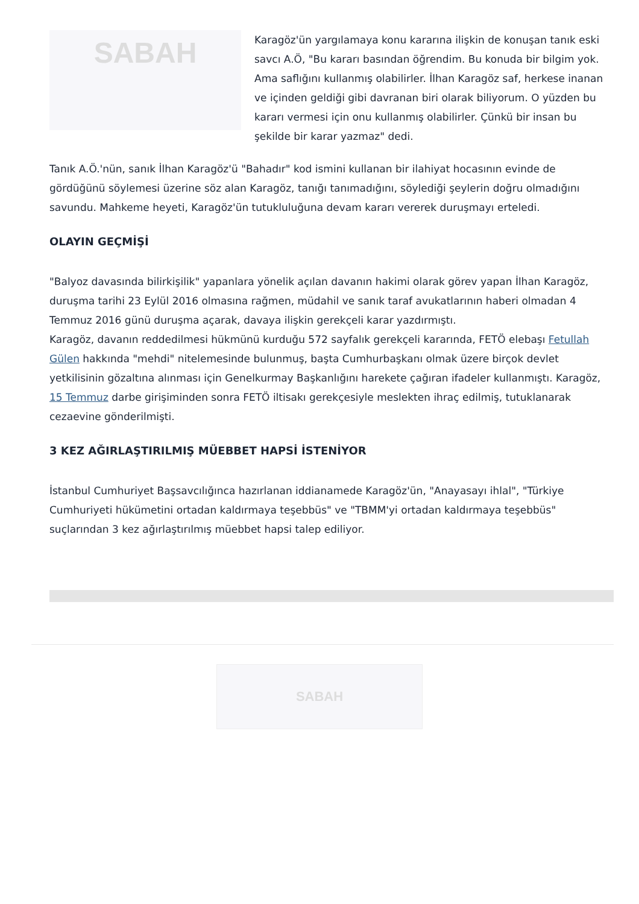SABAH
Karagöz'ün yargılamaya konu kararına ilişkin de konuşan tanık eski savcı A.Ö, "Bu kararı basından öğrendim. Bu konuda bir bilgim yok. Ama saflığını kullanmış olabilirler. İlhan Karagöz saf, herkese inanan ve içinden geldiği gibi davranan biri olarak biliyorum. O yüzden bu kararı vermesi için onu kullanmış olabilirler. Çünkü bir insan bu şekilde bir karar yazmaz" dedi.
Tanık A.Ö.'nün, sanık İlhan Karagöz'ü "Bahadır" kod ismini kullanan bir ilahiyat hocasının evinde de gördüğünü söylemesi üzerine söz alan Karagöz, tanığı tanımadığını, söylediği şeylerin doğru olmadığını savundu. Mahkeme heyeti, Karagöz'ün tutukluluğuna devam kararı vererek duruşmayı erteledi.
OLAYIN GEÇMİŞİ
"Balyoz davasında bilirkişilik" yapanlara yönelik açılan davanın hakimi olarak görev yapan İlhan Karagöz, duruşma tarihi 23 Eylül 2016 olmasına rağmen, müdahil ve sanık taraf avukatlarının haberi olmadan 4 Temmuz 2016 günü duruşma açarak, davaya ilişkin gerekçeli karar yazdırmıştı.
Karagöz, davanın reddedilmesi hükmünü kurduğu 572 sayfalık gerekçeli kararında, FETÖ elebaşı Fetullah Gülen hakkında "mehdi" nitelemesinde bulunmuş, başta Cumhurbaşkanı olmak üzere birçok devlet yetkilisinin gözaltına alınması için Genelkurmay Başkanlığını harekete çağıran ifadeler kullanmıştı. Karagöz, 15 Temmuz darbe girişiminden sonra FETÖ iltisakı gerekçesiyle meslekten ihraç edilmiş, tutuklanarak cezaevine gönderilmişti.
3 KEZ AĞIRLAŞTIRILMIŞ MÜEBBET HAPSİ İSTENİYOR
İstanbul Cumhuriyet Başsavcılığınca hazırlanan iddianamede Karagöz'ün, "Anayasayı ihlal", "Türkiye Cumhuriyeti hükümetini ortadan kaldırmaya teşebbüs" ve "TBMM'yi ortadan kaldırmaya teşebbüs" suçlarından 3 kez ağırlaştırılmış müebbet hapsi talep ediliyor.
SABAH